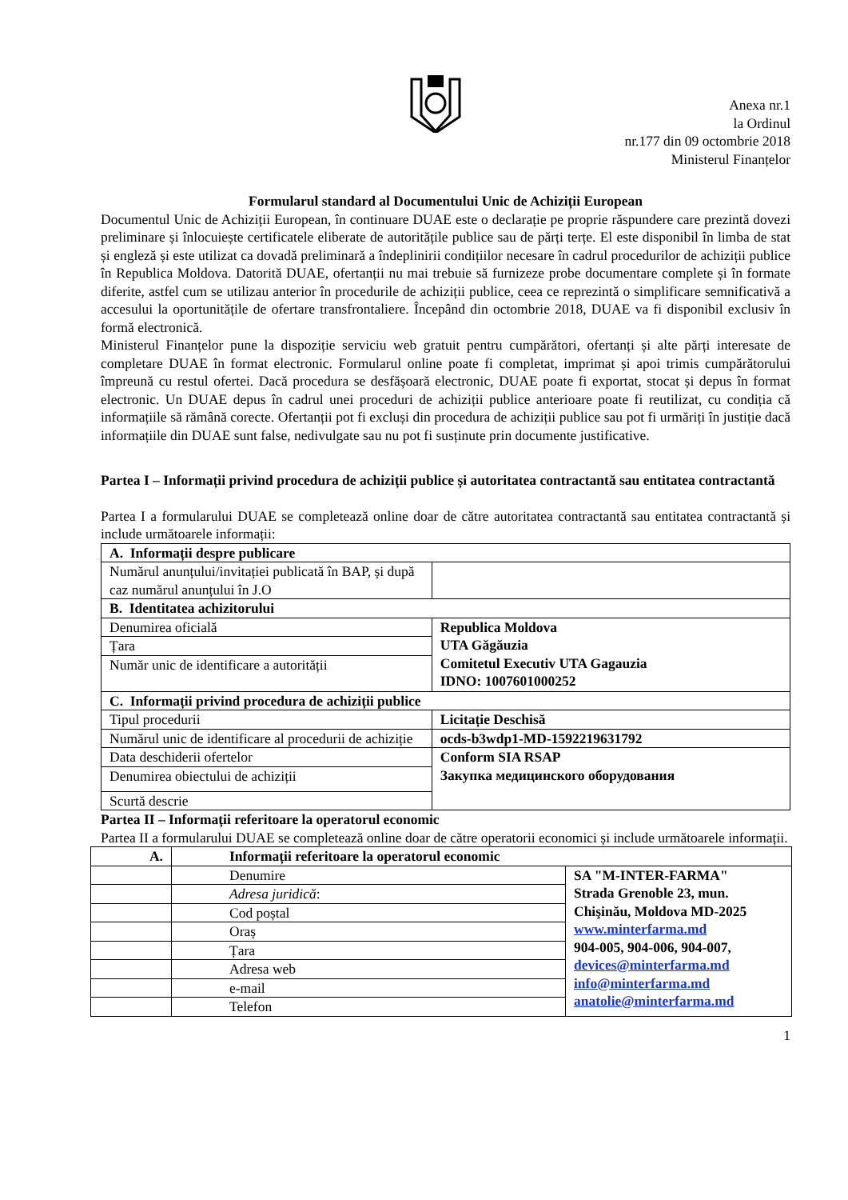Anexa nr.1
la Ordinul
nr.177 din 09 octombrie 2018
Ministerul Finanțelor
Formularul standard al Documentului Unic de Achiziții European
Documentul Unic de Achiziții European, în continuare DUAE este o declarație pe proprie răspundere care prezintă dovezi preliminare și înlocuiește certificatele eliberate de autoritățile publice sau de părți terțe. El este disponibil în limba de stat și engleză și este utilizat ca dovadă preliminară a îndeplinirii condițiilor necesare în cadrul procedurilor de achiziții publice în Republica Moldova. Datorită DUAE, ofertanții nu mai trebuie să furnizeze probe documentare complete și în formate diferite, astfel cum se utilizau anterior în procedurile de achiziții publice, ceea ce reprezintă o simplificare semnificativă a accesului la oportunitățile de ofertare transfrontaliere. Începând din octombrie 2018, DUAE va fi disponibil exclusiv în formă electronică.
Ministerul Finanțelor pune la dispoziție serviciu web gratuit pentru cumpărători, ofertanți și alte părți interesate de completare DUAE în format electronic. Formularul online poate fi completat, imprimat și apoi trimis cumpărătorului împreună cu restul ofertei. Dacă procedura se desfășoară electronic, DUAE poate fi exportat, stocat și depus în format electronic. Un DUAE depus în cadrul unei proceduri de achiziții publice anterioare poate fi reutilizat, cu condiția că informațiile să rămână corecte. Ofertanții pot fi excluși din procedura de achiziții publice sau pot fi urmăriți în justiție dacă informațiile din DUAE sunt false, nedivulgate sau nu pot fi susținute prin documente justificative.
Partea I – Informații privind procedura de achiziții publice și autoritatea contractantă sau entitatea contractantă
Partea I a formularului DUAE se completează online doar de către autoritatea contractantă sau entitatea contractantă și include următoarele informații:
| A. Informații despre publicare | |
| --- | --- |
| Numărul anunțului/invitației publicată în BAP, și după caz numărul anunțului în J.O | |
| B. Identitatea achizitorului | |
| Denumirea oficială | Republica Moldova UTA Găgăuzia Comitetul Executiv UTA Gagauzia IDNO: 1007601000252 |
| Țara | |
| Număr unic de identificare a autorității | |
| C. Informații privind procedura de achiziții publice | |
| Tipul procedurii | Licitație Deschisă |
| Numărul unic de identificare al procedurii de achiziție | ocds-b3wdp1-MD-1592219631792 |
| Data deschiderii ofertelor | Conform SIA RSAP Закупка медицинского оборудования |
| Denumirea obiectului de achiziții | |
| Scurtă descrie | |
Partea II – Informații referitoare la operatorul economic
Partea II a formularului DUAE se completează online doar de către operatorii economici și include următoarele informații.
| A. | Informații referitoare la operatorul economic | |
| --- | --- | --- |
| | Denumire | SA "M-INTER-FARMA" Strada Grenoble 23, mun. Chişinău, Moldova MD-2025 www.minterfarma.md 904-005, 904-006, 904-007, devices@minterfarma.md info@minterfarma.md anatolie@minterfarma.md |
| | Adresa juridică : | |
| | Cod poștal | |
| | Oraș | |
| | Țara | |
| | Adresa web | |
| | e-mail | |
| | Telefon | |
1